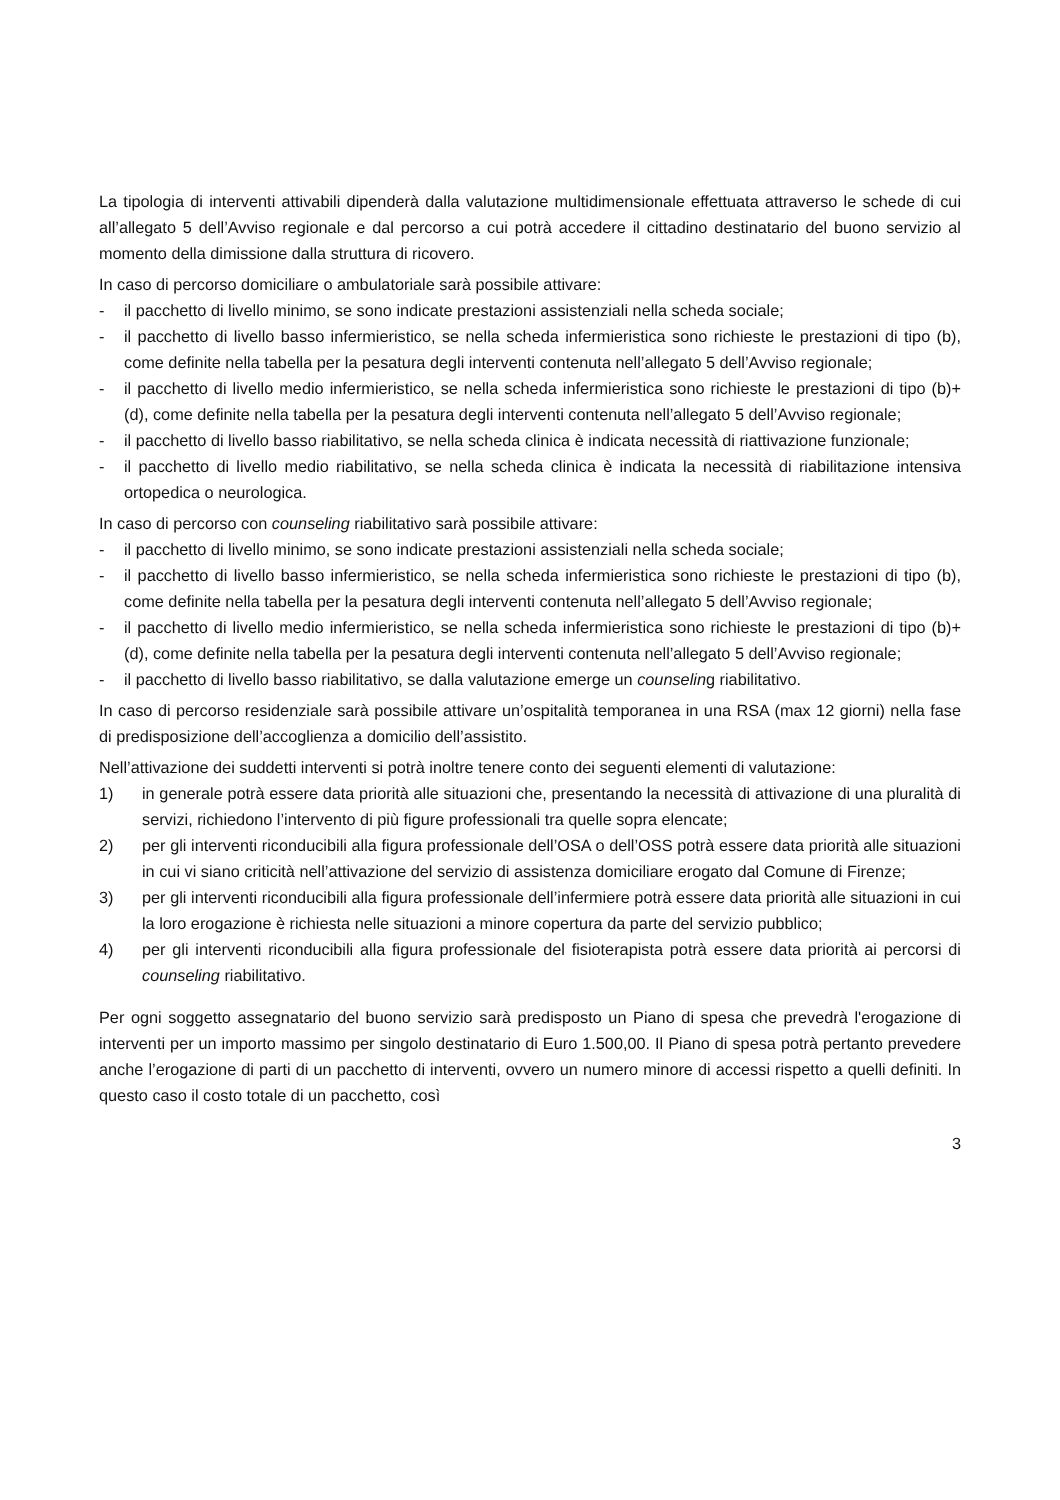La tipologia di interventi attivabili dipenderà dalla valutazione multidimensionale effettuata attraverso le schede di cui all’allegato 5 dell’Avviso regionale e dal percorso a cui potrà accedere il cittadino destinatario del buono servizio al momento della dimissione dalla struttura di ricovero.
In caso di percorso domiciliare o ambulatoriale sarà possibile attivare:
- il pacchetto di livello minimo, se sono indicate prestazioni assistenziali nella scheda sociale;
- il pacchetto di livello basso infermieristico, se nella scheda infermieristica sono richieste le prestazioni di tipo (b), come definite nella tabella per la pesatura degli interventi contenuta nell’allegato 5 dell’Avviso regionale;
- il pacchetto di livello medio infermieristico, se nella scheda infermieristica sono richieste le prestazioni di tipo (b)+(d), come definite nella tabella per la pesatura degli interventi contenuta nell’allegato 5 dell’Avviso regionale;
- il pacchetto di livello basso riabilitativo, se nella scheda clinica è indicata necessità di riattivazione funzionale;
- il pacchetto di livello medio riabilitativo, se nella scheda clinica è indicata la necessità di riabilitazione intensiva ortopedica o neurologica.
In caso di percorso con counseling riabilitativo sarà possibile attivare:
- il pacchetto di livello minimo, se sono indicate prestazioni assistenziali nella scheda sociale;
- il pacchetto di livello basso infermieristico, se nella scheda infermieristica sono richieste le prestazioni di tipo (b), come definite nella tabella per la pesatura degli interventi contenuta nell’allegato 5 dell’Avviso regionale;
- il pacchetto di livello medio infermieristico, se nella scheda infermieristica sono richieste le prestazioni di tipo (b)+(d), come definite nella tabella per la pesatura degli interventi contenuta nell’allegato 5 dell’Avviso regionale;
- il pacchetto di livello basso riabilitativo, se dalla valutazione emerge un counseling riabilitativo.
In caso di percorso residenziale sarà possibile attivare un’ospitalità temporanea in una RSA (max 12 giorni) nella fase di predisposizione dell’accoglienza a domicilio dell’assistito.
Nell’attivazione dei suddetti interventi si potrà inoltre tenere conto dei seguenti elementi di valutazione:
1) in generale potrà essere data priorità alle situazioni che, presentando la necessità di attivazione di una pluralità di servizi, richiedono l’intervento di più figure professionali tra quelle sopra elencate;
2) per gli interventi riconducibili alla figura professionale dell’OSA o dell’OSS potrà essere data priorità alle situazioni in cui vi siano criticità nell’attivazione del servizio di assistenza domiciliare erogato dal Comune di Firenze;
3) per gli interventi riconducibili alla figura professionale dell’infermiere potrà essere data priorità alle situazioni in cui la loro erogazione è richiesta nelle situazioni a minore copertura da parte del servizio pubblico;
4) per gli interventi riconducibili alla figura professionale del fisioterapista potrà essere data priorità ai percorsi di counseling riabilitativo.
Per ogni soggetto assegnatario del buono servizio sarà predisposto un Piano di spesa che prevedrà l'erogazione di interventi per un importo massimo per singolo destinatario di Euro 1.500,00. Il Piano di spesa potrà pertanto prevedere anche l’erogazione di parti di un pacchetto di interventi, ovvero un numero minore di accessi rispetto a quelli definiti. In questo caso il costo totale di un pacchetto, così
3